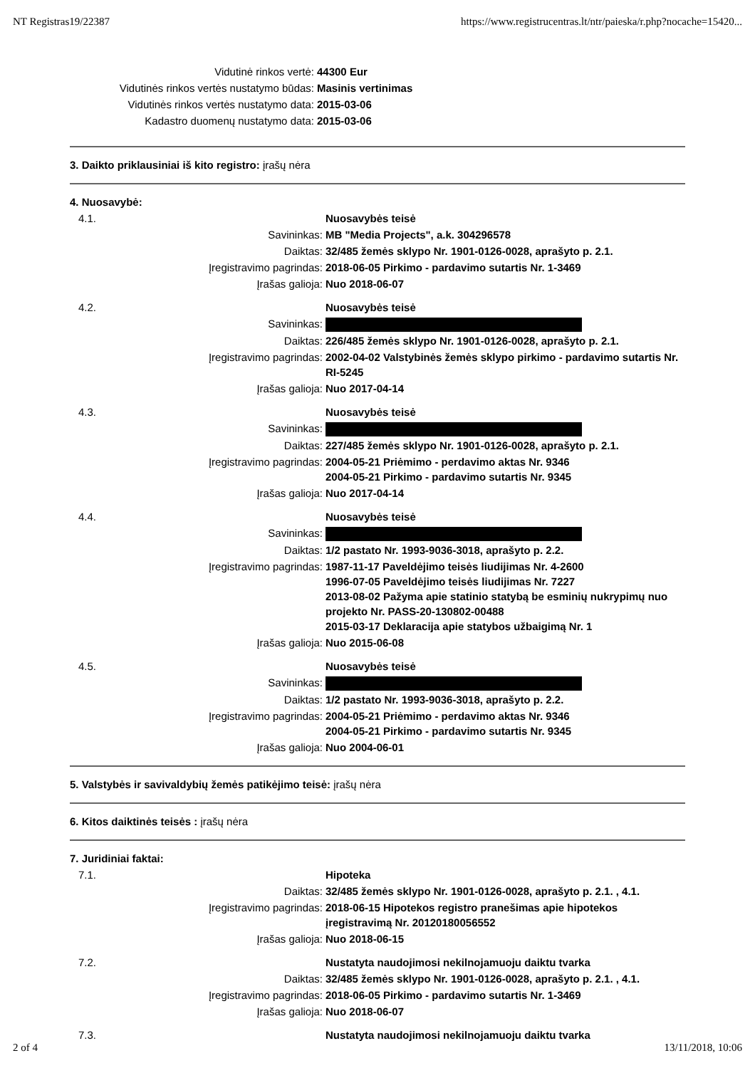NT Registras19/22387 https://www.registrucentras.lt/ntr/paieska/r.php?nocache=15420...
| Vidutinė rinkos vertė: | 44300 Eur |
| Vidutinės rinkos vertės nustatymo būdas: | Masinis vertinimas |
| Vidutinės rinkos vertės nustatymo data: | 2015-03-06 |
| Kadastro duomenų nustatymo data: | 2015-03-06 |
3. Daikto priklausiniai iš kito registro: įrašų nėra
4. Nuosavybė:
| 4.1. | Nuosavybės teisė |
| Savininkas: | MB "Media Projects", a.k. 304296578 |
| Daiktas: | 32/485 žemės sklypo Nr. 1901-0126-0028, aprašyto p. 2.1. |
| Įregistravimo pagrindas: | 2018-06-05 Pirkimo - pardavimo sutartis Nr. 1-3469 |
| Įrašas galioja: | Nuo 2018-06-07 |
| 4.2. | Nuosavybės teisė |
| Savininkas: | |
| Daiktas: | 226/485 žemės sklypo Nr. 1901-0126-0028, aprašyto p. 2.1. |
| Įregistravimo pagrindas: | 2002-04-02 Valstybinės žemės sklypo pirkimo - pardavimo sutartis Nr. RI-5245 |
| Įrašas galioja: | Nuo 2017-04-14 |
| 4.3. | Nuosavybės teisė |
| Savininkas: | |
| Daiktas: | 227/485 žemės sklypo Nr. 1901-0126-0028, aprašyto p. 2.1. |
| Įregistravimo pagrindas: | 2004-05-21 Priėmimo - perdavimo aktas Nr. 9346 2004-05-21 Pirkimo - pardavimo sutartis Nr. 9345 |
| Įrašas galioja: | Nuo 2017-04-14 |
| 4.4. | Nuosavybės teisė |
| Savininkas: | |
| Daiktas: | 1/2 pastato Nr. 1993-9036-3018, aprašyto p. 2.2. |
| Įregistravimo pagrindas: | 1987-11-17 Paveldėjimo teisės liudijimas Nr. 4-2600 1996-07-05 Paveldėjimo teisės liudijimas Nr. 7227 2013-08-02 Pažyma apie statinio statybą be esminių nukrypimų nuo projekto Nr. PASS-20-130802-00488 2015-03-17 Deklaracija apie statybos užbaigimą Nr. 1 |
| Įrašas galioja: | Nuo 2015-06-08 |
| 4.5. | Nuosavybės teisė |
| Savininkas: | |
| Daiktas: | 1/2 pastato Nr. 1993-9036-3018, aprašyto p. 2.2. |
| Įregistravimo pagrindas: | 2004-05-21 Priėmimo - perdavimo aktas Nr. 9346 2004-05-21 Pirkimo - pardavimo sutartis Nr. 9345 |
| Įrašas galioja: | Nuo 2004-06-01 |
5. Valstybės ir savivaldybių žemės patikėjimo teisė: įrašų nėra
6. Kitos daiktinės teisės : įrašų nėra
7. Juridiniai faktai:
| 7.1. | Hipoteka |
| Daiktas: | 32/485 žemės sklypo Nr. 1901-0126-0028, aprašyto p. 2.1. , 4.1. |
| Įregistravimo pagrindas: | 2018-06-15 Hipotekos registro pranešimas apie hipotekos įregistravimą Nr. 20120180056552 |
| Įrašas galioja: | Nuo 2018-06-15 |
| 7.2. | Nustatyta naudojimosi nekilnojamuoju daiktu tvarka |
| Daiktas: | 32/485 žemės sklypo Nr. 1901-0126-0028, aprašyto p. 2.1. , 4.1. |
| Įregistravimo pagrindas: | 2018-06-05 Pirkimo - pardavimo sutartis Nr. 1-3469 |
| Įrašas galioja: | Nuo 2018-06-07 |
| 7.3. | Nustatyta naudojimosi nekilnojamuoju daiktu tvarka |
2 of 4 13/11/2018, 10:06